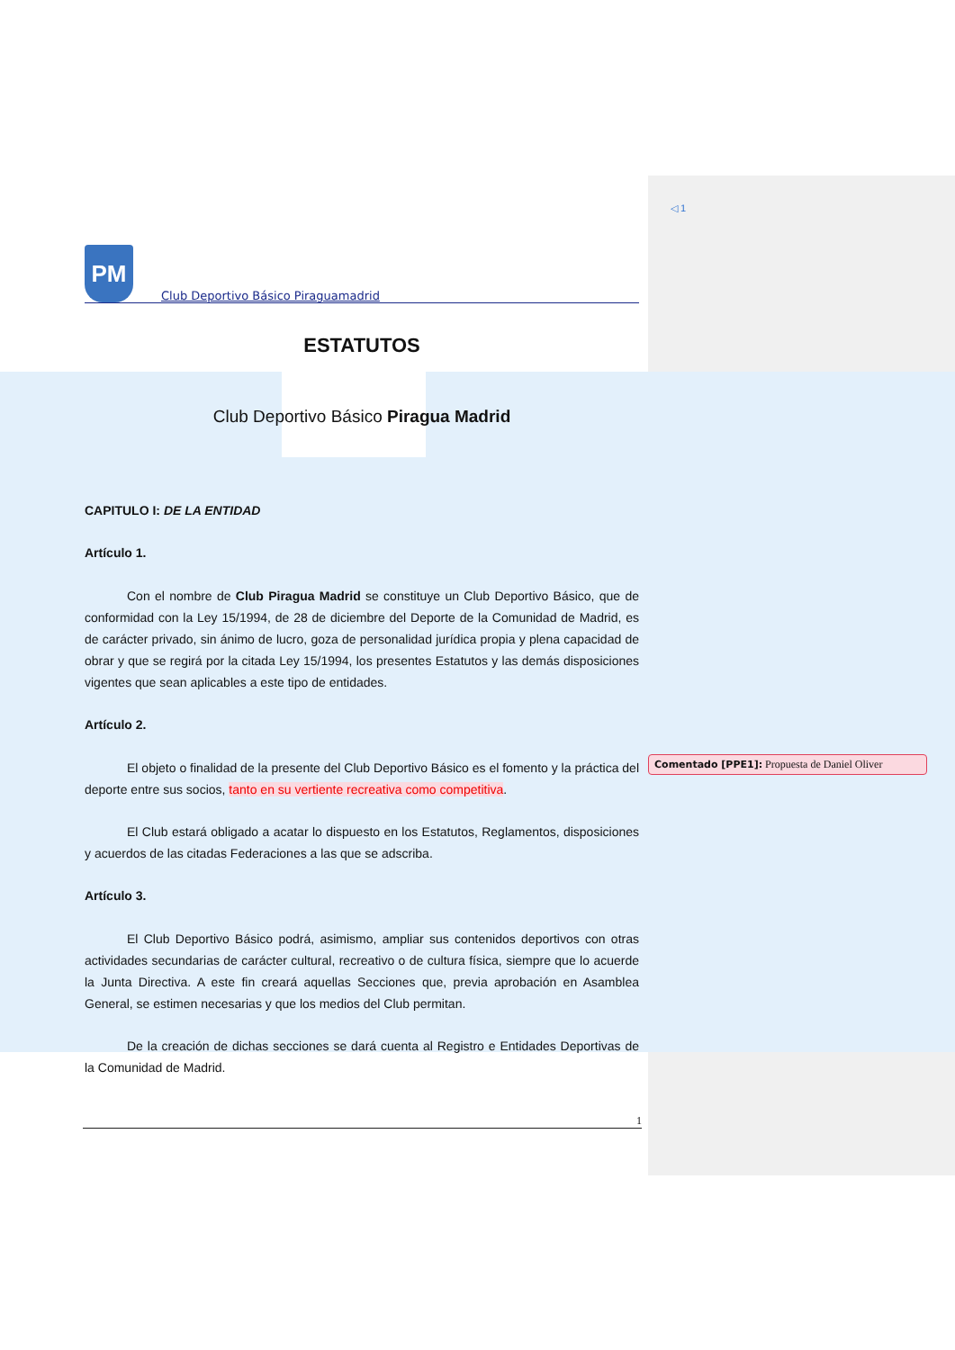PM
Club Deportivo Básico Piraguamadrid
ESTATUTOS
Club Deportivo Básico Piragua Madrid
CAPITULO I: DE LA ENTIDAD
Artículo 1.
Con el nombre de Club Piragua Madrid se constituye un Club Deportivo Básico, que de conformidad con la Ley 15/1994, de 28 de diciembre del Deporte de la Comunidad de Madrid, es de carácter privado, sin ánimo de lucro, goza de personalidad jurídica propia y plena capacidad de obrar y que se regirá por la citada Ley 15/1994, los presentes Estatutos y las demás disposiciones vigentes que sean aplicables a este tipo de entidades.
Artículo 2.
El objeto o finalidad de la presente del Club Deportivo Básico es el fomento y la práctica del deporte entre sus socios, tanto en su vertiente recreativa como competitiva.
El Club estará obligado a acatar lo dispuesto en los Estatutos, Reglamentos, disposiciones y acuerdos de las citadas Federaciones a las que se adscriba.
Artículo 3.
El Club Deportivo Básico podrá, asimismo, ampliar sus contenidos deportivos con otras actividades secundarias de carácter cultural, recreativo o de cultura física, siempre que lo acuerde la Junta Directiva. A este fin creará aquellas Secciones que, previa aprobación en Asamblea General, se estimen necesarias y que los medios del Club permitan.
De la creación de dichas secciones se dará cuenta al Registro e Entidades Deportivas de la Comunidad de Madrid.
1
◁ 1
Comentado [PPE1]: Propuesta de Daniel Oliver